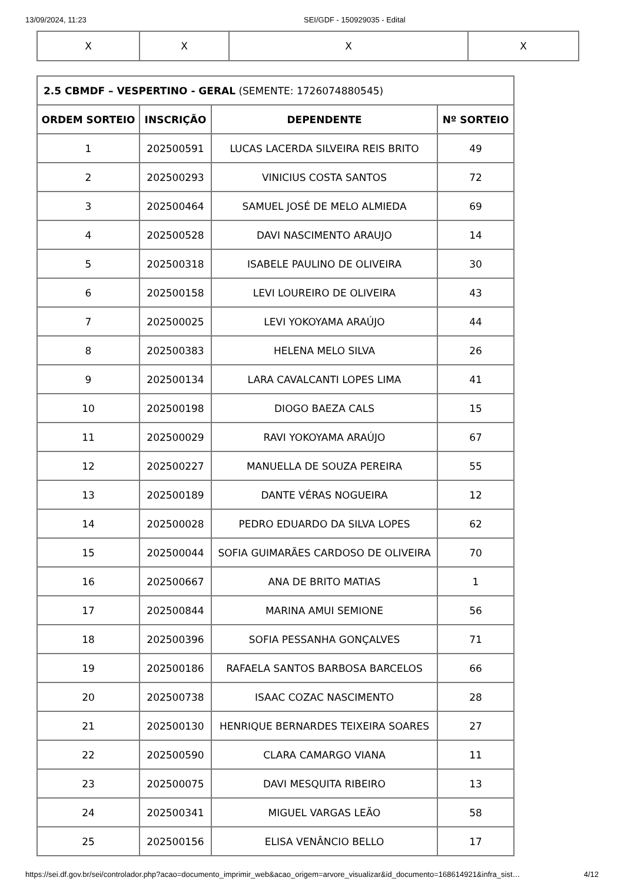13/09/2024, 11:23 SEI/GDF - 150929035 - Edital
| X | X | X | X |
| 2.5 CBMDF – VESPERTINO - GERAL (SEMENTE: 1726074880545) | | | |
| ORDEM SORTEIO | INSCRIÇÃO | DEPENDENTE | Nº SORTEIO |
| 1 | 202500591 | LUCAS LACERDA SILVEIRA REIS BRITO | 49 |
| 2 | 202500293 | VINICIUS COSTA SANTOS | 72 |
| 3 | 202500464 | SAMUEL JOSÉ DE MELO ALMIEDA | 69 |
| 4 | 202500528 | DAVI NASCIMENTO ARAUJO | 14 |
| 5 | 202500318 | ISABELE PAULINO DE OLIVEIRA | 30 |
| 6 | 202500158 | LEVI LOUREIRO DE OLIVEIRA | 43 |
| 7 | 202500025 | LEVI YOKOYAMA ARAÚJO | 44 |
| 8 | 202500383 | HELENA MELO SILVA | 26 |
| 9 | 202500134 | LARA CAVALCANTI LOPES LIMA | 41 |
| 10 | 202500198 | DIOGO BAEZA CALS | 15 |
| 11 | 202500029 | RAVI YOKOYAMA ARAÚJO | 67 |
| 12 | 202500227 | MANUELLA DE SOUZA PEREIRA | 55 |
| 13 | 202500189 | DANTE VÉRAS NOGUEIRA | 12 |
| 14 | 202500028 | PEDRO EDUARDO DA SILVA LOPES | 62 |
| 15 | 202500044 | SOFIA GUIMARÃES CARDOSO DE OLIVEIRA | 70 |
| 16 | 202500667 | ANA DE BRITO MATIAS | 1 |
| 17 | 202500844 | MARINA AMUI SEMIONE | 56 |
| 18 | 202500396 | SOFIA PESSANHA GONÇALVES | 71 |
| 19 | 202500186 | RAFAELA SANTOS BARBOSA BARCELOS | 66 |
| 20 | 202500738 | ISAAC COZAC NASCIMENTO | 28 |
| 21 | 202500130 | HENRIQUE BERNARDES TEIXEIRA SOARES | 27 |
| 22 | 202500590 | CLARA CAMARGO VIANA | 11 |
| 23 | 202500075 | DAVI MESQUITA RIBEIRO | 13 |
| 24 | 202500341 | MIGUEL VARGAS LEÃO | 58 |
| 25 | 202500156 | ELISA VENÂNCIO BELLO | 17 |
https://sei.df.gov.br/sei/controlador.php?acao=documento_imprimir_web&acao_origem=arvore_visualizar&id_documento=168614921&infra_sist… 4/12